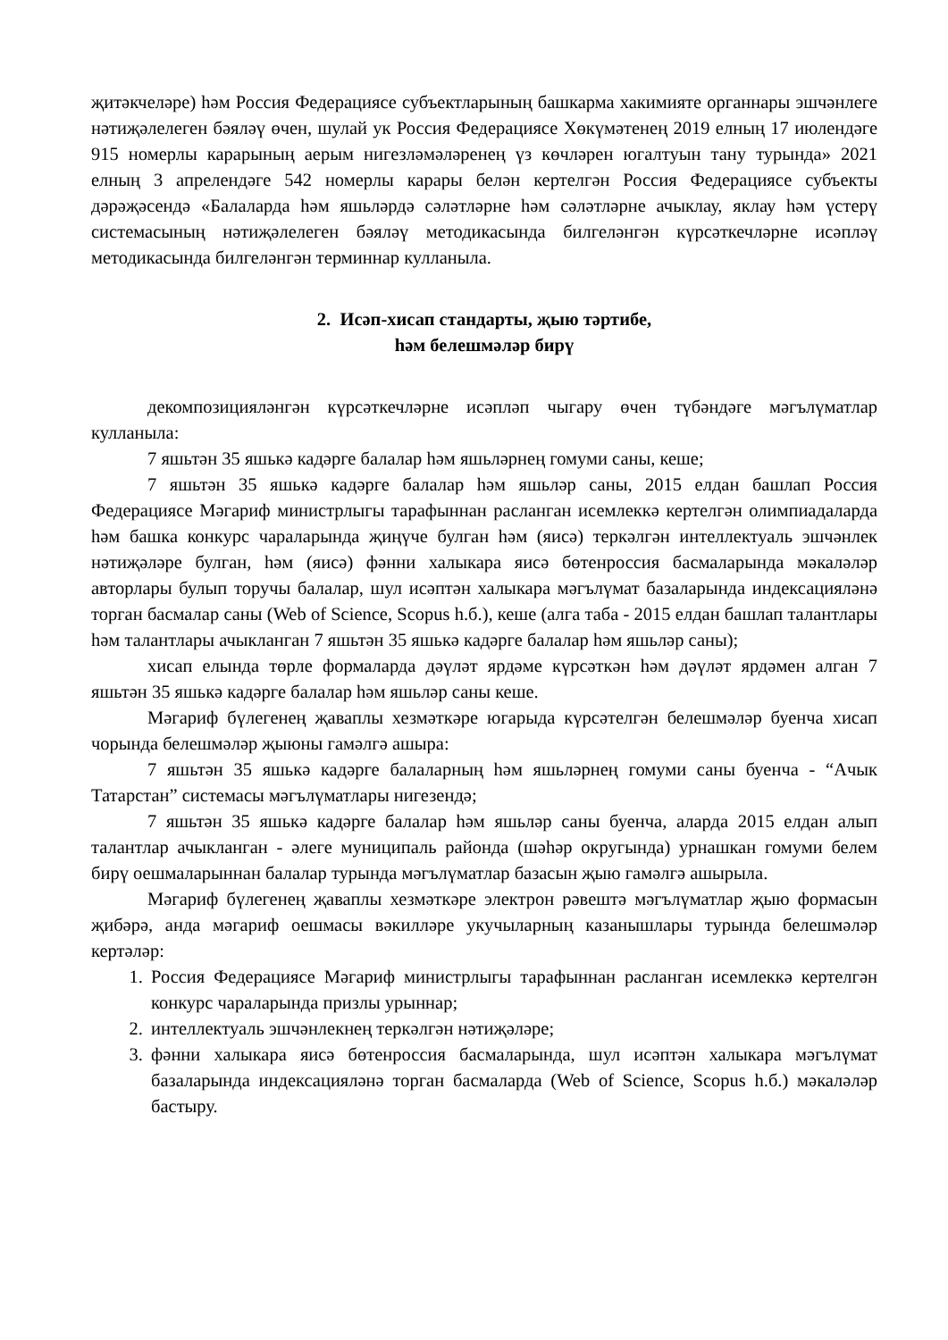җитәкчеләре) һәм Россия Федерациясе субъектларының башкарма хакимияте органнары эшчәнлеге нәтиҗәлелеген бәяләү өчен, шулай ук Россия Федерациясе Хөкүмәтенең 2019 елның 17 июлендәге 915 номерлы карарының аерым нигезләмәләренең үз көчләрен югалтуын тану турында» 2021 елның 3 апрелендәге 542 номерлы карары белән кертелгән Россия Федерациясе субъекты дәрәҗәсендә «Балаларда һәм яшьләрдә сәләтләрне һәм сәләтләрне ачыклау, яклау һәм үстерү системасының нәтиҗәлелеген бәяләү методикасында билгеләнгән күрсәткечләрне исәпләү методикасында билгеләнгән терминнар кулланыла.
2. Исәп-хисап стандарты, җыю тәртибе,
һәм белешмәләр бирү
декомпозицияләнгән күрсәткечләрне исәпләп чыгару өчен түбәндәге мәгълүматлар кулланыла:
7 яшьтән 35 яшькә кадәрге балалар һәм яшьләрнең гомуми саны, кеше;
7 яшьтән 35 яшькә кадәрге балалар һәм яшьләр саны, 2015 елдан башлап Россия Федерациясе Мәгариф министрлыгы тарафыннан расланган исемлеккә кертелгән олимпиадаларда һәм башка конкурс чараларында җиңүче булган һәм (яисә) теркәлгән интеллектуаль эшчәнлек нәтиҗәләре булган, һәм (яисә) фәнни халыкара яисә бөтенроссия басмаларында мәкаләләр авторлары булып торучы балалар, шул исәптән халыкара мәгълүмат базаларында индексацияләнә торган басмалар саны (Web of Science, Scopus һ.б.), кеше (алга таба - 2015 елдан башлап талантлары һәм талантлары ачыкланган 7 яшьтән 35 яшькә кадәрге балалар һәм яшьләр саны);
хисап елында төрле формаларда дәүләт ярдәме күрсәткән һәм дәүләт ярдәмен алган 7 яшьтән 35 яшькә кадәрге балалар һәм яшьләр саны кеше.
Мәгариф бүлегенең җаваплы хезмәткәре югарыда күрсәтелгән белешмәләр буенча хисап чорында белешмәләр җыюны гамәлгә ашыра:
7 яшьтән 35 яшькә кадәрге балаларның һәм яшьләрнең гомуми саны буенча - “Ачык Татарстан” системасы мәгълүматлары нигезендә;
7 яшьтән 35 яшькә кадәрге балалар һәм яшьләр саны буенча, аларда 2015 елдан алып талантлар ачыкланган - әлеге муниципаль районда (шәһәр округында) урнашкан гомуми белем бирү оешмаларыннан балалар турында мәгълүматлар базасын җыю гамәлгә ашырыла.
Мәгариф бүлегенең җаваплы хезмәткәре электрон рәвештә мәгълүматлар җыю формасын җибәрә, анда мәгариф оешмасы вәкилләре укучыларның казанышлары турында белешмәләр кертәләр:
1. Россия Федерациясе Мәгариф министрлыгы тарафыннан расланган исемлеккә кертелгән конкурс чараларында призлы урыннар;
2. интеллектуаль эшчәнлекнең теркәлгән нәтиҗәләре;
3. фәнни халыкара яисә бөтенроссия басмаларында, шул исәптән халыкара мәгълүмат базаларында индексацияләнә торган басмаларда (Web of Science, Scopus һ.б.) мәкаләләр бастыру.